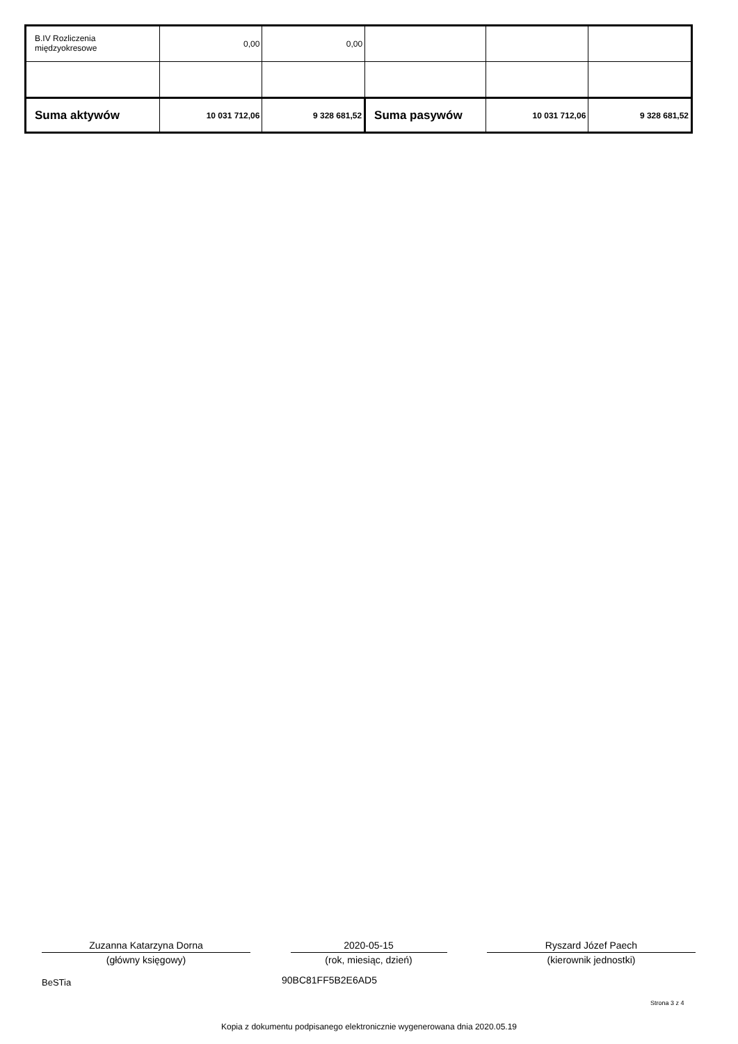| B.IV Rozliczenia międzyokresowe | 0,00 | 0,00 | | | |
| Suma aktywów | 10 031 712,06 | 9 328 681,52 | Suma pasywów | 10 031 712,06 | 9 328 681,52 |
Zuzanna Katarzyna Dorna
(główny księgowy)
2020-05-15
(rok, miesiąc, dzień)
Ryszard Józef Paech
(kierownik jednostki)
BeSTia 90BC81FF5B2E6AD5
Strona 3 z 4
Kopia z dokumentu podpisanego elektronicznie wygenerowana dnia 2020.05.19